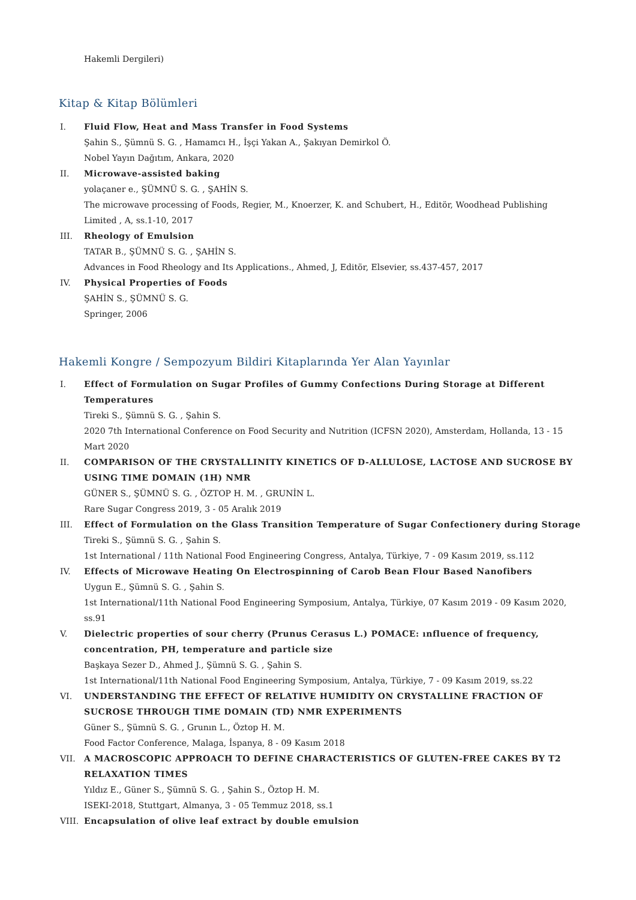Hakemli Dergileri)
Kitap & Kitap Bölümleri
I. Fluid Flow, Heat and Mass Transfer in Food Systems
Şahin S., Şümnü S. G. , Hamamcı H., İşçi Yakan A., Şakıyan Demirkol Ö.
Nobel Yayın Dağıtım, Ankara, 2020
II. Microwave-assisted baking
yolaçaner e., ŞÜMNÜ S. G. , ŞAHİN S.
The microwave processing of Foods, Regier, M., Knoerzer, K. and Schubert, H., Editör, Woodhead Publishing Limited , A, ss.1-10, 2017
III. Rheology of Emulsion
TATAR B., ŞÜMNÜ S. G. , ŞAHİN S.
Advances in Food Rheology and Its Applications., Ahmed, J, Editör, Elsevier, ss.437-457, 2017
IV. Physical Properties of Foods
ŞAHİN S., ŞÜMNÜ S. G.
Springer, 2006
Hakemli Kongre / Sempozyum Bildiri Kitaplarında Yer Alan Yayınlar
I. Effect of Formulation on Sugar Profiles of Gummy Confections During Storage at Different Temperatures
Tireki S., Şümnü S. G. , Şahin S.
2020 7th International Conference on Food Security and Nutrition (ICFSN 2020), Amsterdam, Hollanda, 13 - 15 Mart 2020
II. COMPARISON OF THE CRYSTALLINITY KINETICS OF D-ALLULOSE, LACTOSE AND SUCROSE BY USING TIME DOMAIN (1H) NMR
GÜNER S., ŞÜMNÜ S. G. , ÖZTOP H. M. , GRUNİN L.
Rare Sugar Congress 2019, 3 - 05 Aralık 2019
III. Effect of Formulation on the Glass Transition Temperature of Sugar Confectionery during Storage
Tireki S., Şümnü S. G. , Şahin S.
1st International / 11th National Food Engineering Congress, Antalya, Türkiye, 7 - 09 Kasım 2019, ss.112
IV. Effects of Microwave Heating On Electrospinning of Carob Bean Flour Based Nanofibers
Uygun E., Şümnü S. G. , Şahin S.
1st International/11th National Food Engineering Symposium, Antalya, Türkiye, 07 Kasım 2019 - 09 Kasım 2020, ss.91
V. Dielectric properties of sour cherry (Prunus Cerasus L.) POMACE: ınfluence of frequency, concentration, PH, temperature and particle size
Başkaya Sezer D., Ahmed J., Şümnü S. G. , Şahin S.
1st International/11th National Food Engineering Symposium, Antalya, Türkiye, 7 - 09 Kasım 2019, ss.22
VI. UNDERSTANDING THE EFFECT OF RELATIVE HUMIDITY ON CRYSTALLINE FRACTION OF SUCROSE THROUGH TIME DOMAIN (TD) NMR EXPERIMENTS
Güner S., Şümnü S. G. , Grunın L., Öztop H. M.
Food Factor Conference, Malaga, İspanya, 8 - 09 Kasım 2018
VII. A MACROSCOPIC APPROACH TO DEFINE CHARACTERISTICS OF GLUTEN-FREE CAKES BY T2 RELAXATION TIMES
Yıldız E., Güner S., Şümnü S. G. , Şahin S., Öztop H. M.
ISEKI-2018, Stuttgart, Almanya, 3 - 05 Temmuz 2018, ss.1
VIII. Encapsulation of olive leaf extract by double emulsion